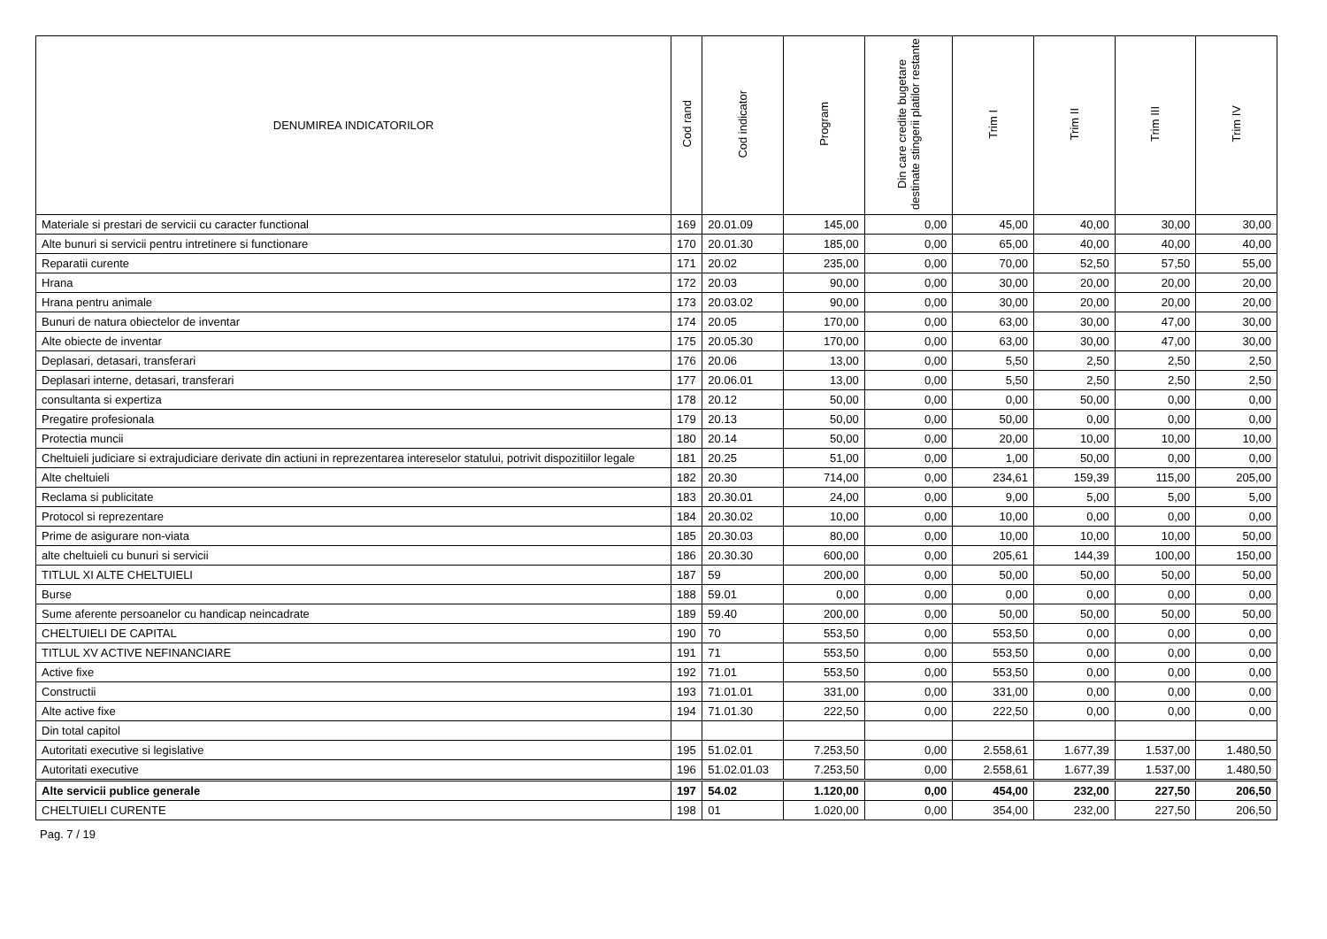| DENUMIREA INDICATORILOR | Cod rand | Cod indicator | Program | Din care credite bugetare destinate stingerii platilor restante | Trim I | Trim II | Trim III | Trim IV |
| --- | --- | --- | --- | --- | --- | --- | --- | --- |
| Materiale si prestari de servicii cu caracter functional | 169 | 20.01.09 | 145,00 | 0,00 | 45,00 | 40,00 | 30,00 | 30,00 |
| Alte bunuri si servicii pentru intretinere si functionare | 170 | 20.01.30 | 185,00 | 0,00 | 65,00 | 40,00 | 40,00 | 40,00 |
| Reparatii curente | 171 | 20.02 | 235,00 | 0,00 | 70,00 | 52,50 | 57,50 | 55,00 |
| Hrana | 172 | 20.03 | 90,00 | 0,00 | 30,00 | 20,00 | 20,00 | 20,00 |
| Hrana pentru animale | 173 | 20.03.02 | 90,00 | 0,00 | 30,00 | 20,00 | 20,00 | 20,00 |
| Bunuri de natura obiectelor de inventar | 174 | 20.05 | 170,00 | 0,00 | 63,00 | 30,00 | 47,00 | 30,00 |
| Alte obiecte de inventar | 175 | 20.05.30 | 170,00 | 0,00 | 63,00 | 30,00 | 47,00 | 30,00 |
| Deplasari, detasari, transferari | 176 | 20.06 | 13,00 | 0,00 | 5,50 | 2,50 | 2,50 | 2,50 |
| Deplasari interne, detasari, transferari | 177 | 20.06.01 | 13,00 | 0,00 | 5,50 | 2,50 | 2,50 | 2,50 |
| consultanta si expertiza | 178 | 20.12 | 50,00 | 0,00 | 0,00 | 50,00 | 0,00 | 0,00 |
| Pregatire profesionala | 179 | 20.13 | 50,00 | 0,00 | 50,00 | 0,00 | 0,00 | 0,00 |
| Protectia muncii | 180 | 20.14 | 50,00 | 0,00 | 20,00 | 10,00 | 10,00 | 10,00 |
| Cheltuieli judiciare si extrajudiciare derivate din actiuni in reprezentarea intereselor statului, potrivit dispozitiilor legale | 181 | 20.25 | 51,00 | 0,00 | 1,00 | 50,00 | 0,00 | 0,00 |
| Alte cheltuieli | 182 | 20.30 | 714,00 | 0,00 | 234,61 | 159,39 | 115,00 | 205,00 |
| Reclama si publicitate | 183 | 20.30.01 | 24,00 | 0,00 | 9,00 | 5,00 | 5,00 | 5,00 |
| Protocol si reprezentare | 184 | 20.30.02 | 10,00 | 0,00 | 10,00 | 0,00 | 0,00 | 0,00 |
| Prime de asigurare non-viata | 185 | 20.30.03 | 80,00 | 0,00 | 10,00 | 10,00 | 10,00 | 50,00 |
| alte cheltuieli cu bunuri si servicii | 186 | 20.30.30 | 600,00 | 0,00 | 205,61 | 144,39 | 100,00 | 150,00 |
| TITLUL XI ALTE CHELTUIELI | 187 | 59 | 200,00 | 0,00 | 50,00 | 50,00 | 50,00 | 50,00 |
| Burse | 188 | 59.01 | 0,00 | 0,00 | 0,00 | 0,00 | 0,00 | 0,00 |
| Sume aferente persoanelor cu handicap neincadrate | 189 | 59.40 | 200,00 | 0,00 | 50,00 | 50,00 | 50,00 | 50,00 |
| CHELTUIELI DE CAPITAL | 190 | 70 | 553,50 | 0,00 | 553,50 | 0,00 | 0,00 | 0,00 |
| TITLUL XV ACTIVE NEFINANCIARE | 191 | 71 | 553,50 | 0,00 | 553,50 | 0,00 | 0,00 | 0,00 |
| Active fixe | 192 | 71.01 | 553,50 | 0,00 | 553,50 | 0,00 | 0,00 | 0,00 |
| Constructii | 193 | 71.01.01 | 331,00 | 0,00 | 331,00 | 0,00 | 0,00 | 0,00 |
| Alte active fixe | 194 | 71.01.30 | 222,50 | 0,00 | 222,50 | 0,00 | 0,00 | 0,00 |
| Din total capitol | | | | | | | | |
| Autoritati executive si legislative | 195 | 51.02.01 | 7.253,50 | 0,00 | 2.558,61 | 1.677,39 | 1.537,00 | 1.480,50 |
| Autoritati executive | 196 | 51.02.01.03 | 7.253,50 | 0,00 | 2.558,61 | 1.677,39 | 1.537,00 | 1.480,50 |
| Alte servicii publice generale | 197 | 54.02 | 1.120,00 | 0,00 | 454,00 | 232,00 | 227,50 | 206,50 |
| CHELTUIELI CURENTE | 198 | 01 | 1.020,00 | 0,00 | 354,00 | 232,00 | 227,50 | 206,50 |
Pag. 7 / 19